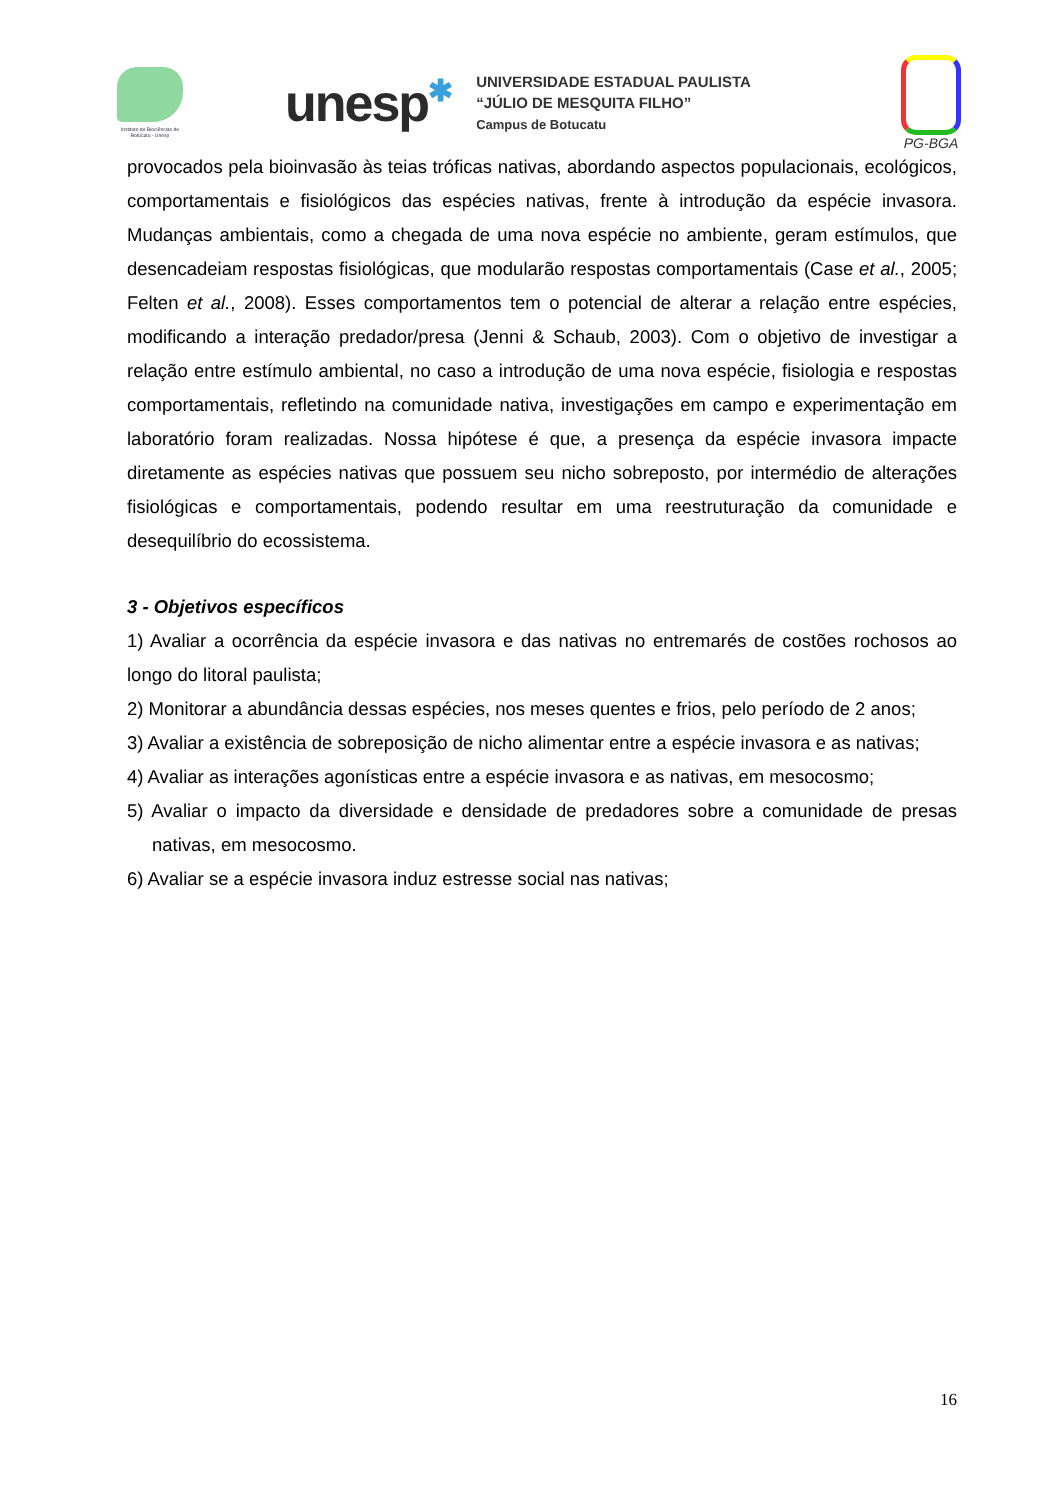Instituto de Biociências de Botucatu - Unesp
unesp✱
UNIVERSIDADE ESTADUAL PAULISTA
“JÚLIO DE MESQUITA FILHO”
Campus de Botucatu
PG-BGA
provocados pela bioinvasão às teias tróficas nativas, abordando aspectos populacionais, ecológicos, comportamentais e fisiológicos das espécies nativas, frente à introdução da espécie invasora. Mudanças ambientais, como a chegada de uma nova espécie no ambiente, geram estímulos, que desencadeiam respostas fisiológicas, que modularão respostas comportamentais (Case et al., 2005; Felten et al., 2008). Esses comportamentos tem o potencial de alterar a relação entre espécies, modificando a interação predador/presa (Jenni & Schaub, 2003). Com o objetivo de investigar a relação entre estímulo ambiental, no caso a introdução de uma nova espécie, fisiologia e respostas comportamentais, refletindo na comunidade nativa, investigações em campo e experimentação em laboratório foram realizadas. Nossa hipótese é que, a presença da espécie invasora impacte diretamente as espécies nativas que possuem seu nicho sobreposto, por intermédio de alterações fisiológicas e comportamentais, podendo resultar em uma reestruturação da comunidade e desequilíbrio do ecossistema.
3 - Objetivos específicos
1) Avaliar a ocorrência da espécie invasora e das nativas no entremarés de costões rochosos ao longo do litoral paulista;
2) Monitorar a abundância dessas espécies, nos meses quentes e frios, pelo período de 2 anos;
3) Avaliar a existência de sobreposição de nicho alimentar entre a espécie invasora e as nativas;
4) Avaliar as interações agonísticas entre a espécie invasora e as nativas, em mesocosmo;
5) Avaliar o impacto da diversidade e densidade de predadores sobre a comunidade de presas nativas, em mesocosmo.
6) Avaliar se a espécie invasora induz estresse social nas nativas;
16